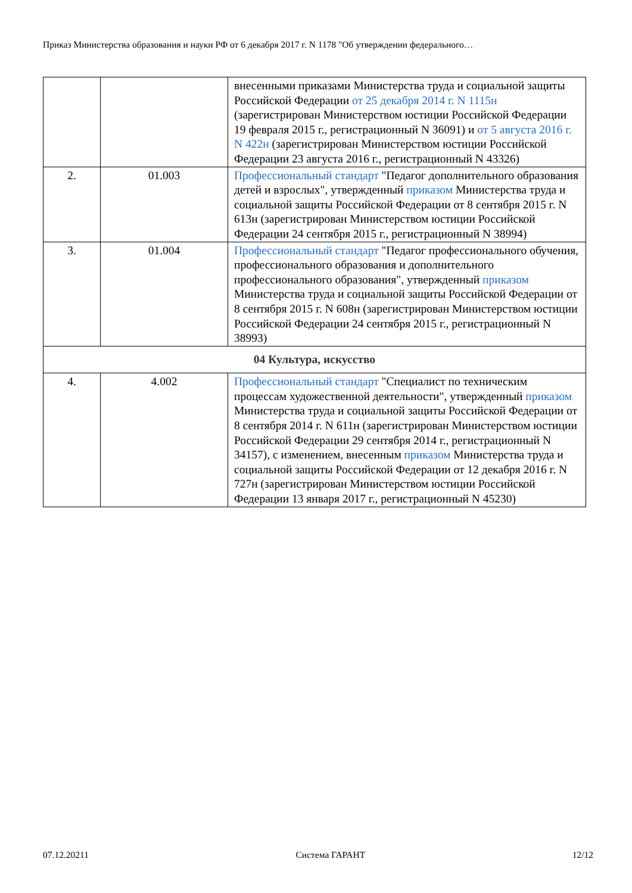Приказ Министерства образования и науки РФ от 6 декабря 2017 г. N 1178 "Об утверждении федерального…
| | | внесенными приказами Министерства труда и социальной защиты Российской Федерации от 25 декабря 2014 г. N 1115н (зарегистрирован Министерством юстиции Российской Федерации 19 февраля 2015 г., регистрационный N 36091) и от 5 августа 2016 г. N 422н (зарегистрирован Министерством юстиции Российской Федерации 23 августа 2016 г., регистрационный N 43326) |
| 2. | 01.003 | Профессиональный стандарт "Педагог дополнительного образования детей и взрослых", утвержденный приказом Министерства труда и социальной защиты Российской Федерации от 8 сентября 2015 г. N 613н (зарегистрирован Министерством юстиции Российской Федерации 24 сентября 2015 г., регистрационный N 38994) |
| 3. | 01.004 | Профессиональный стандарт "Педагог профессионального обучения, профессионального образования и дополнительного профессионального образования", утвержденный приказом Министерства труда и социальной защиты Российской Федерации от 8 сентября 2015 г. N 608н (зарегистрирован Министерством юстиции Российской Федерации 24 сентября 2015 г., регистрационный N 38993) |
| 04 Культура, искусство | | |
| 4. | 4.002 | Профессиональный стандарт "Специалист по техническим процессам художественной деятельности", утвержденный приказом Министерства труда и социальной защиты Российской Федерации от 8 сентября 2014 г. N 611н (зарегистрирован Министерством юстиции Российской Федерации 29 сентября 2014 г., регистрационный N 34157), с изменением, внесенным приказом Министерства труда и социальной защиты Российской Федерации от 12 декабря 2016 г. N 727н (зарегистрирован Министерством юстиции Российской Федерации 13 января 2017 г., регистрационный N 45230) |
07.12.20211 Система ГАРАНТ 12/12